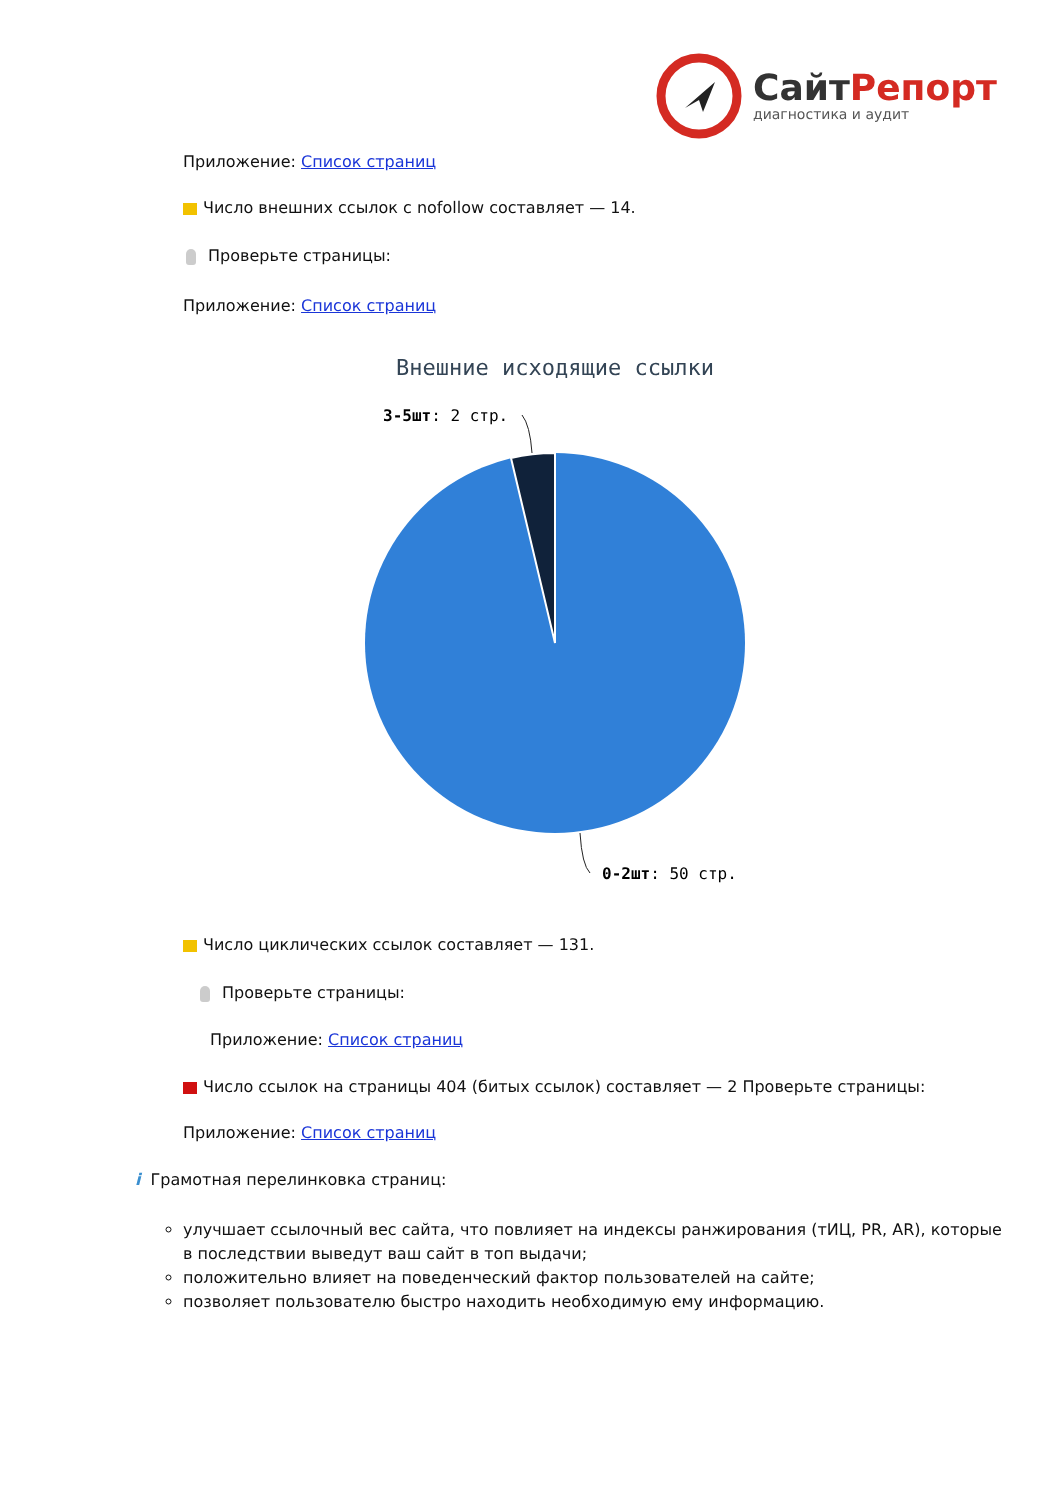СайтРепорт
диагностика и аудит
Приложение: Список страниц
Число внешних ссылок с nofollow составляет — 14.
Проверьте страницы:
Приложение: Список страниц
Внешние исходящие ссылки
3-5шт: 2 стр.
0-2шт: 50 стр.
Число циклических ссылок составляет — 131.
Проверьте страницы:
Приложение: Список страниц
Число ссылок на страницы 404 (битых ссылок) составляет — 2 Проверьте страницы:
Приложение: Список страниц
i Грамотная перелинковка страниц:
улучшает ссылочный вес сайта, что повлияет на индексы ранжирования (тИЦ, PR, AR), которые в последствии выведут ваш сайт в топ выдачи;
положительно влияет на поведенческий фактор пользователей на сайте;
позволяет пользователю быстро находить необходимую ему информацию.